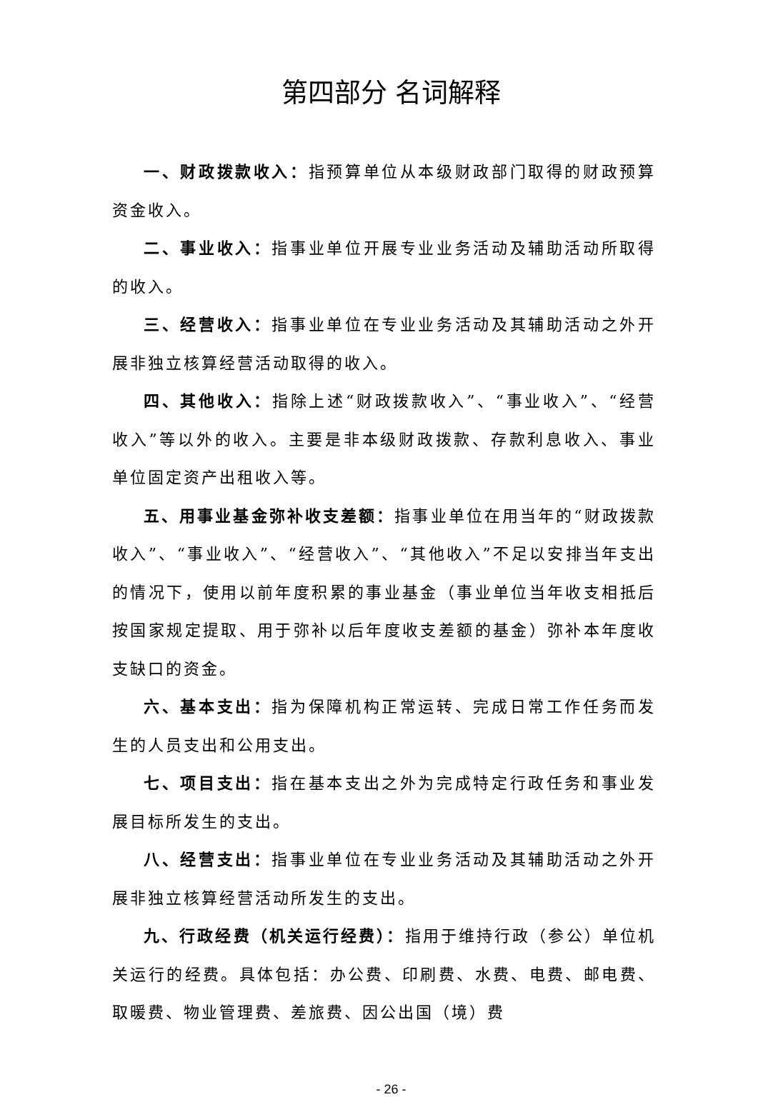第四部分 名词解释
一、财政拨款收入：指预算单位从本级财政部门取得的财政预算资金收入。
二、事业收入：指事业单位开展专业业务活动及辅助活动所取得的收入。
三、经营收入：指事业单位在专业业务活动及其辅助活动之外开展非独立核算经营活动取得的收入。
四、其他收入：指除上述“财政拨款收入”、“事业收入”、“经营收入”等以外的收入。主要是非本级财政拨款、存款利息收入、事业单位固定资产出租收入等。
五、用事业基金弥补收支差额：指事业单位在用当年的“财政拨款收入”、“事业收入”、“经营收入”、“其他收入”不足以安排当年支出的情况下，使用以前年度积累的事业基金（事业单位当年收支相抵后按国家规定提取、用于弥补以后年度收支差额的基金）弥补本年度收支缺口的资金。
六、基本支出：指为保障机构正常运转、完成日常工作任务而发生的人员支出和公用支出。
七、项目支出：指在基本支出之外为完成特定行政任务和事业发展目标所发生的支出。
八、经营支出：指事业单位在专业业务活动及其辅助活动之外开展非独立核算经营活动所发生的支出。
九、行政经费（机关运行经费）：指用于维持行政（参公）单位机关运行的经费。具体包括：办公费、印刷费、水费、电费、邮电费、取暖费、物业管理费、差旅费、因公出国（境）费
- 26 -